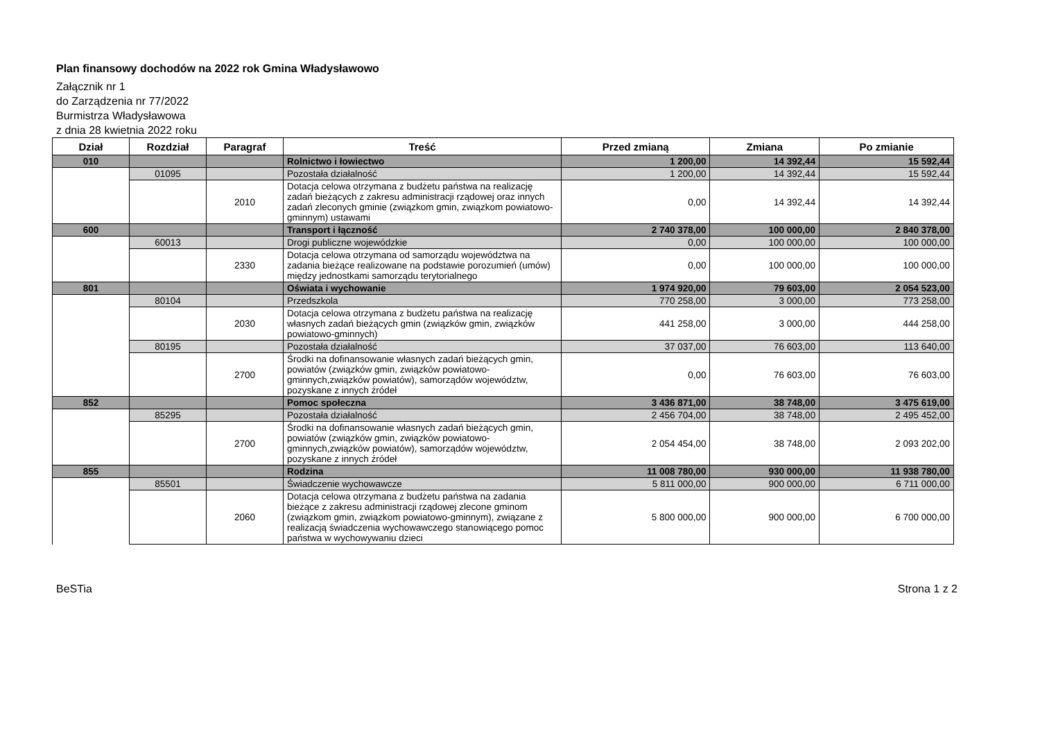Plan finansowy dochodów na 2022 rok Gmina Władysławowo
Załącznik nr 1
do Zarządzenia nr 77/2022
Burmistrza Władysławowa
z dnia 28 kwietnia 2022 roku
| Dział | Rozdział | Paragraf | Treść | Przed zmianą | Zmiana | Po zmianie |
| --- | --- | --- | --- | --- | --- | --- |
| 010 | | | Rolnictwo i łowiectwo | 1 200,00 | 14 392,44 | 15 592,44 |
| | 01095 | | Pozostała działalność | 1 200,00 | 14 392,44 | 15 592,44 |
| | | 2010 | Dotacja celowa otrzymana z budżetu państwa na realizację zadań bieżących z zakresu administracji rządowej oraz innych zadań zleconych gminie (związkom gmin, związkom powiatowo-gminnym) ustawami | 0,00 | 14 392,44 | 14 392,44 |
| 600 | | | Transport i łączność | 2 740 378,00 | 100 000,00 | 2 840 378,00 |
| | 60013 | | Drogi publiczne wojewódzkie | 0,00 | 100 000,00 | 100 000,00 |
| | | 2330 | Dotacja celowa otrzymana od samorządu województwa na zadania bieżące realizowane na podstawie porozumień (umów) między jednostkami samorządu terytorialnego | 0,00 | 100 000,00 | 100 000,00 |
| 801 | | | Oświata i wychowanie | 1 974 920,00 | 79 603,00 | 2 054 523,00 |
| | 80104 | | Przedszkola | 770 258,00 | 3 000,00 | 773 258,00 |
| | | 2030 | Dotacja celowa otrzymana z budżetu państwa na realizację własnych zadań bieżących gmin (związków gmin, związków powiatowo-gminnych) | 441 258,00 | 3 000,00 | 444 258,00 |
| | 80195 | | Pozostała działalność | 37 037,00 | 76 603,00 | 113 640,00 |
| | | 2700 | Środki na dofinansowanie własnych zadań bieżących gmin, powiatów (związków gmin, związków powiatowo-gminnych,związków powiatów), samorządów województw, pozyskane z innych źródeł | 0,00 | 76 603,00 | 76 603,00 |
| 852 | | | Pomoc społeczna | 3 436 871,00 | 38 748,00 | 3 475 619,00 |
| | 85295 | | Pozostała działalność | 2 456 704,00 | 38 748,00 | 2 495 452,00 |
| | | 2700 | Środki na dofinansowanie własnych zadań bieżących gmin, powiatów (związków gmin, związków powiatowo-gminnych,związków powiatów), samorządów województw, pozyskane z innych źródeł | 2 054 454,00 | 38 748,00 | 2 093 202,00 |
| 855 | | | Rodzina | 11 008 780,00 | 930 000,00 | 11 938 780,00 |
| | 85501 | | Świadczenie wychowawcze | 5 811 000,00 | 900 000,00 | 6 711 000,00 |
| | | 2060 | Dotacja celowa otrzymana z budżetu państwa na zadania bieżące z zakresu administracji rządowej zlecone gminom (związkom gmin, związkom powiatowo-gminnym), związane z realizacją świadczenia wychowawczego stanowiącego pomoc państwa w wychowywaniu dzieci | 5 800 000,00 | 900 000,00 | 6 700 000,00 |
BeSTia Strona 1 z 2